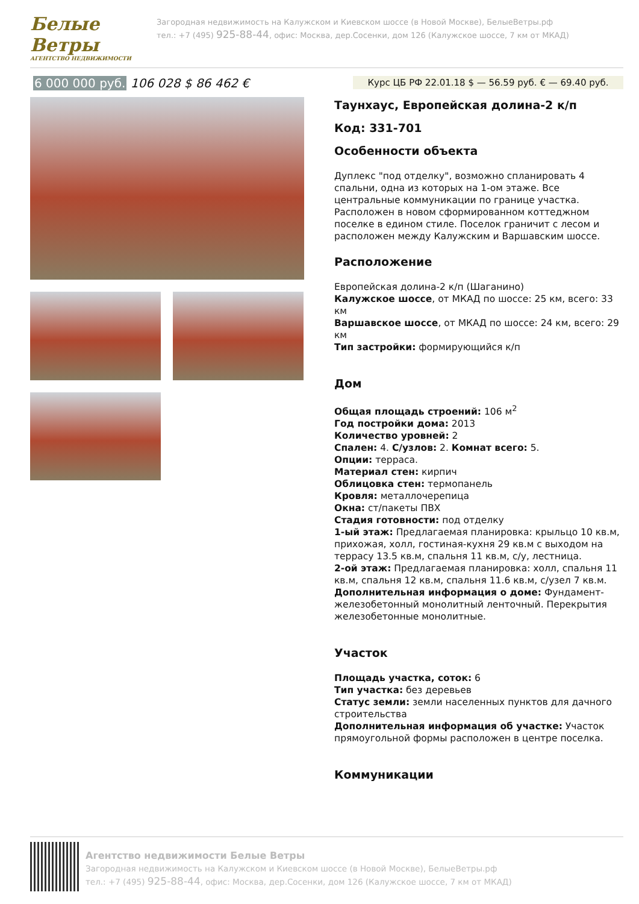Белые Ветры
АГЕНТСТВО НЕДВИЖИМОСТИ
Загородная недвижимость на Калужском и Киевском шоссе (в Новой Москве), БелыеВетры.рф
тел.: +7 (495) 925-88-44, офис: Москва, дер.Сосенки, дом 126 (Калужское шоссе, 7 км от МКАД)
6 000 000 руб. 106 028 $ 86 462 €
Курс ЦБ РФ 22.01.18 $ — 56.59 руб. € — 69.40 руб.
Таунхаус, Европейская долина-2 к/п
Код: 331-701
Особенности объекта
Дуплекс "под отделку", возможно спланировать 4 спальни, одна из которых на 1-ом этаже. Все центральные коммуникации по границе участка. Расположен в новом сформированном коттеджном поселке в едином стиле. Поселок граничит с лесом и расположен между Калужским и Варшавским шоссе.
Расположение
Европейская долина-2 к/п (Шаганино)
Калужское шоссе, от МКАД по шоссе: 25 км, всего: 33 км
Варшавское шоссе, от МКАД по шоссе: 24 км, всего: 29 км
Тип застройки: формирующийся к/п
Дом
Общая площадь строений: 106 м<sup>2</sup>
Год постройки дома: 2013
Количество уровней: 2
Спален: 4. С/узлов: 2. Комнат всего: 5.
Опции: терраса.
Материал стен: кирпич
Облицовка стен: термопанель
Кровля: металлочерепица
Окна: ст/пакеты ПВХ
Стадия готовности: под отделку
1-ый этаж: Предлагаемая планировка: крыльцо 10 кв.м, прихожая, холл, гостиная-кухня 29 кв.м с выходом на террасу 13.5 кв.м, спальня 11 кв.м, с/у, лестница.
2-ой этаж: Предлагаемая планировка: холл, спальня 11 кв.м, спальня 12 кв.м, спальня 11.6 кв.м, с/узел 7 кв.м.
Дополнительная информация о доме: Фундамент- железобетонный монолитный ленточный. Перекрытия железобетонные монолитные.
Участок
Площадь участка, соток: 6
Тип участка: без деревьев
Статус земли: земли населенных пунктов для дачного строительства
Дополнительная информация об участке: Участок прямоугольной формы расположен в центре поселка.
Коммуникации
Агентство недвижимости Белые Ветры
Загородная недвижимость на Калужском и Киевском шоссе (в Новой Москве), БелыеВетры.рф
тел.: +7 (495) 925-88-44, офис: Москва, дер.Сосенки, дом 126 (Калужское шоссе, 7 км от МКАД)